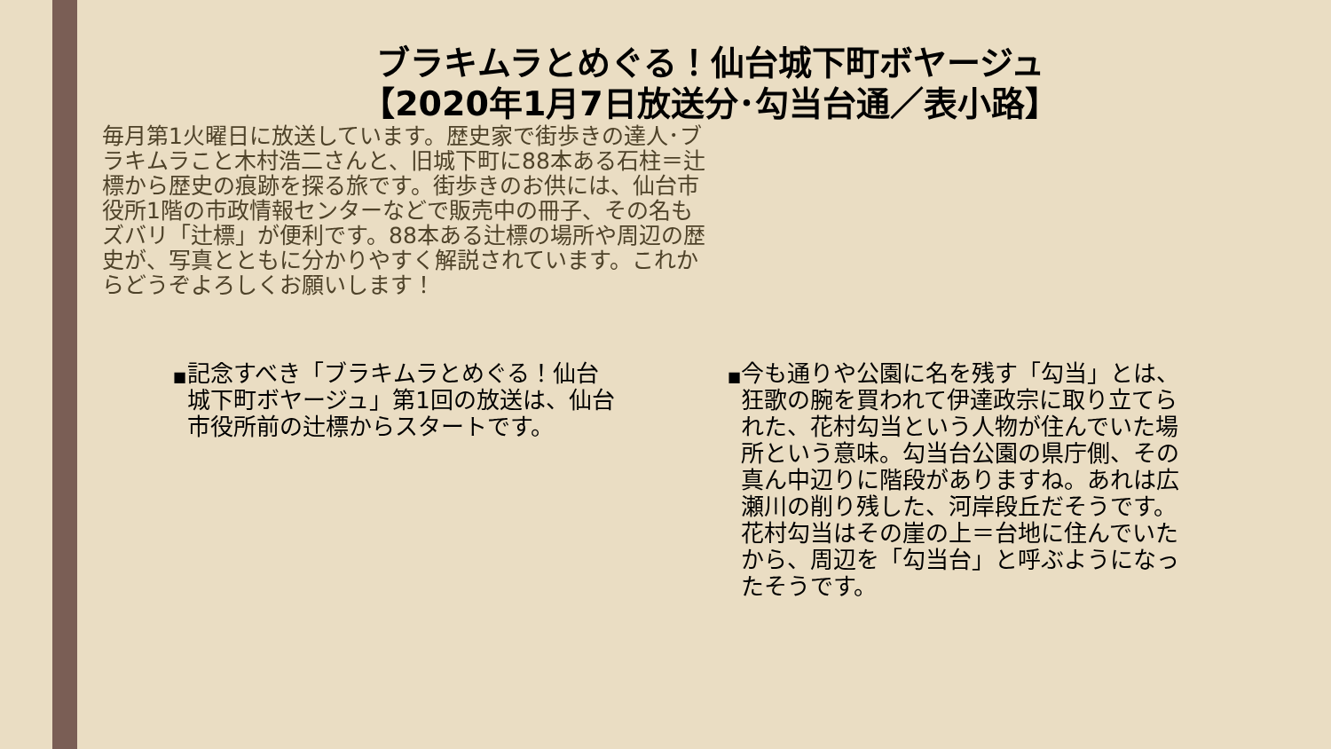ブラキムラとめぐる！仙台城下町ボヤージュ
【2020年1月7日放送分･勾当台通／表小路】
毎月第1火曜日に放送しています。歴史家で街歩きの達人･ブラキムラこと木村浩二さんと、旧城下町に88本ある石柱＝辻標から歴史の痕跡を探る旅です。街歩きのお供には、仙台市役所1階の市政情報センターなどで販売中の冊子、その名もズバリ「辻標」が便利です。88本ある辻標の場所や周辺の歴史が、写真とともに分かりやすく解説されています。これからどうぞよろしくお願いします！
■ 記念すべき「ブラキムラとめぐる！仙台城下町ボヤージュ」第1回の放送は、仙台市役所前の辻標からスタートです。
■ 今も通りや公園に名を残す「勾当」とは、狂歌の腕を買われて伊達政宗に取り立てられた、花村勾当という人物が住んでいた場所という意味。勾当台公園の県庁側、その真ん中辺りに階段がありますね。あれは広瀬川の削り残した、河岸段丘だそうです。花村勾当はその崖の上＝台地に住んでいたから、周辺を「勾当台」と呼ぶようになったそうです。